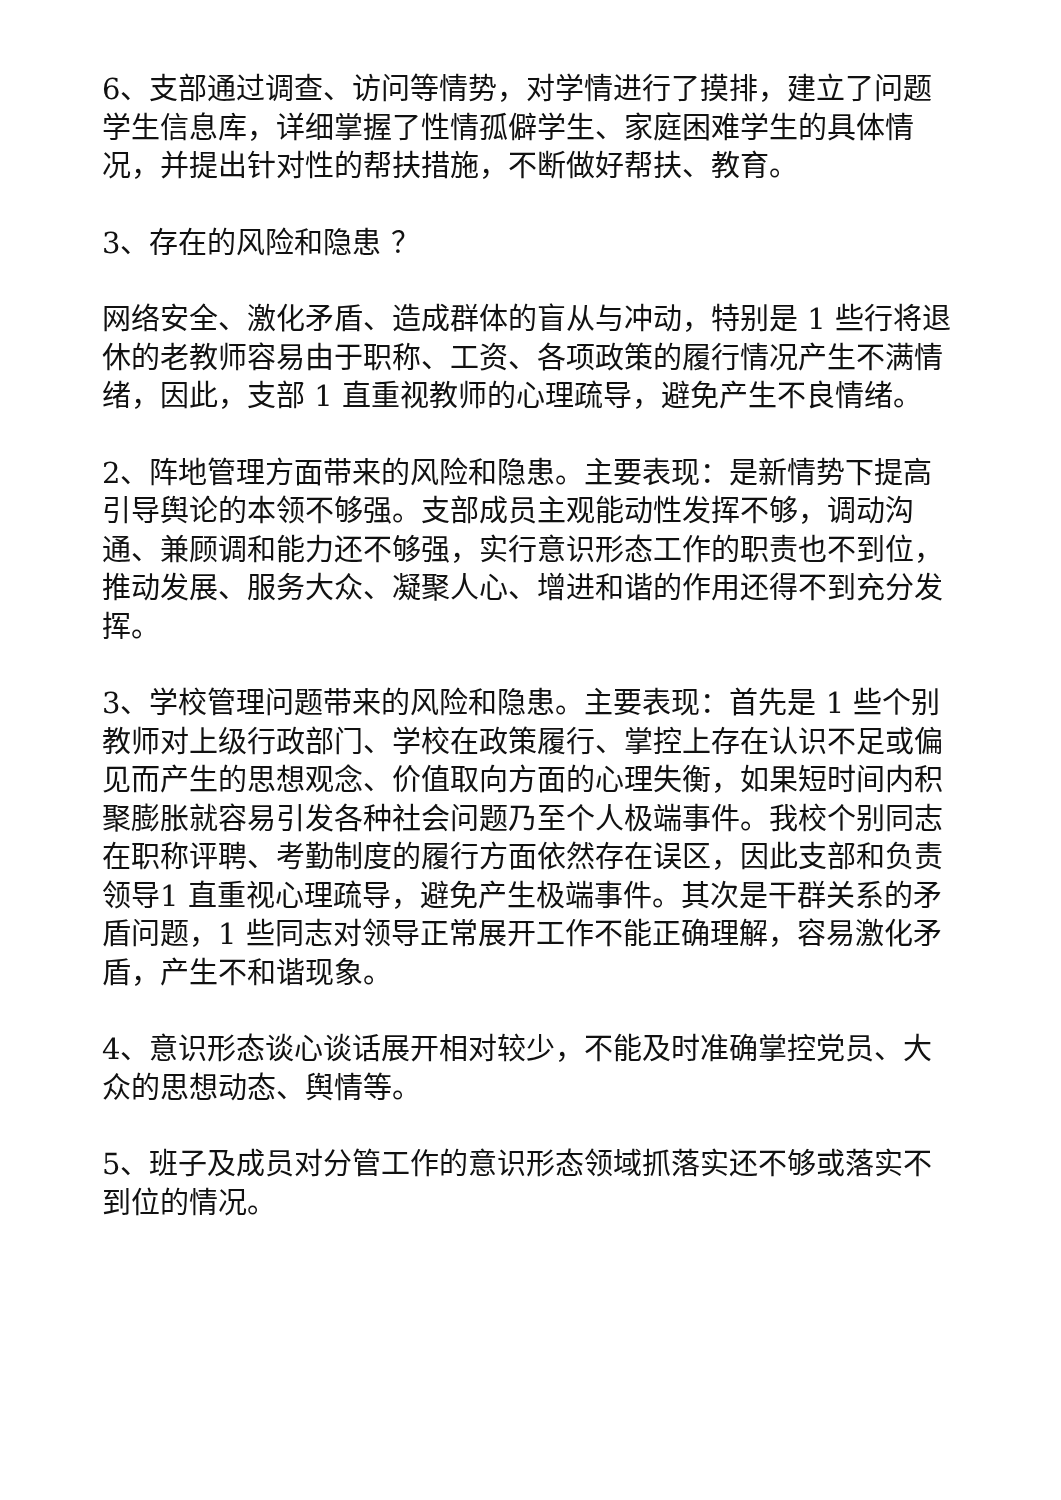6、支部通过调查、访问等情势，对学情进行了摸排，建立了问题学生信息库，详细掌握了性情孤僻学生、家庭困难学生的具体情况，并提出针对性的帮扶措施，不断做好帮扶、教育。
3、存在的风险和隐患 ？
网络安全、激化矛盾、造成群体的盲从与冲动，特别是 1 些行将退休的老教师容易由于职称、工资、各项政策的履行情况产生不满情绪，因此，支部 1 直重视教师的心理疏导，避免产生不良情绪。
2、阵地管理方面带来的风险和隐患。主要表现：是新情势下提高引导舆论的本领不够强。支部成员主观能动性发挥不够，调动沟通、兼顾调和能力还不够强，实行意识形态工作的职责也不到位，推动发展、服务大众、凝聚人心、增进和谐的作用还得不到充分发挥。
3、学校管理问题带来的风险和隐患。主要表现：首先是 1 些个别教师对上级行政部门、学校在政策履行、掌控上存在认识不足或偏见而产生的思想观念、价值取向方面的心理失衡，如果短时间内积聚膨胀就容易引发各种社会问题乃至个人极端事件。我校个别同志在职称评聘、考勤制度的履行方面依然存在误区，因此支部和负责领导1 直重视心理疏导，避免产生极端事件。其次是干群关系的矛盾问题，1 些同志对领导正常展开工作不能正确理解，容易激化矛盾，产生不和谐现象。
4、意识形态谈心谈话展开相对较少，不能及时准确掌控党员、大众的思想动态、舆情等。
5、班子及成员对分管工作的意识形态领域抓落实还不够或落实不到位的情况。